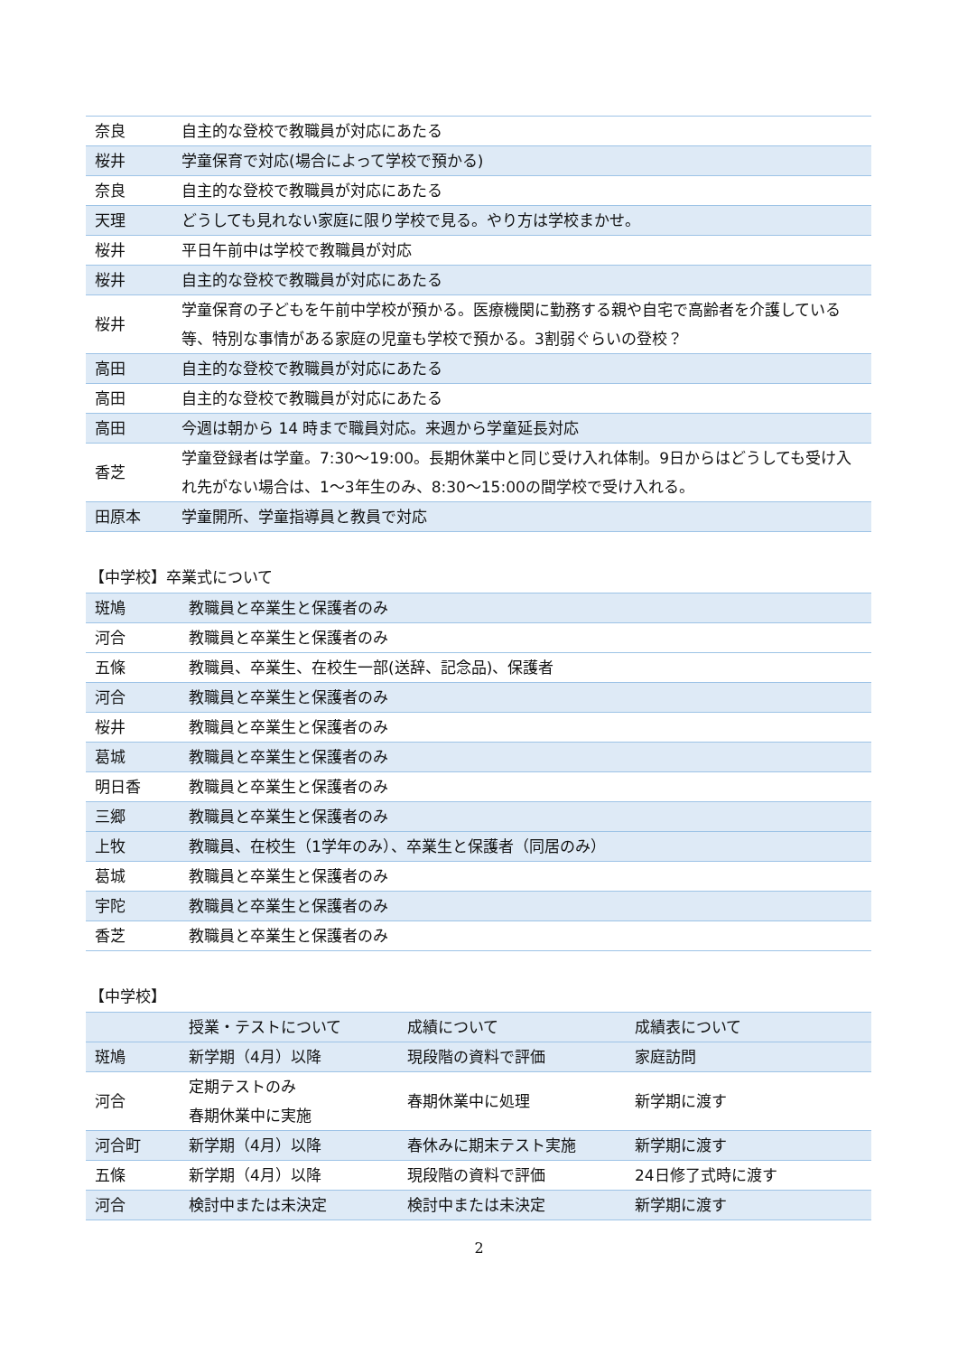| 奈良 | 自主的な登校で教職員が対応にあたる |
| 桜井 | 学童保育で対応(場合によって学校で預かる) |
| 奈良 | 自主的な登校で教職員が対応にあたる |
| 天理 | どうしても見れない家庭に限り学校で見る。やり方は学校まかせ。 |
| 桜井 | 平日午前中は学校で教職員が対応 |
| 桜井 | 自主的な登校で教職員が対応にあたる |
| 桜井 | 学童保育の子どもを午前中学校が預かる。医療機関に勤務する親や自宅で高齢者を介護している等、特別な事情がある家庭の児童も学校で預かる。3割弱ぐらいの登校？ |
| 高田 | 自主的な登校で教職員が対応にあたる |
| 高田 | 自主的な登校で教職員が対応にあたる |
| 高田 | 今週は朝から 14 時まで職員対応。来週から学童延長対応 |
| 香芝 | 学童登録者は学童。7:30～19:00。長期休業中と同じ受け入れ体制。9日からはどうしても受け入れ先がない場合は、1～3年生のみ、8:30～15:00の間学校で受け入れる。 |
| 田原本 | 学童開所、学童指導員と教員で対応 |
【中学校】卒業式について
| 斑鳩 | 教職員と卒業生と保護者のみ |
| 河合 | 教職員と卒業生と保護者のみ |
| 五條 | 教職員、卒業生、在校生一部(送辞、記念品)、保護者 |
| 河合 | 教職員と卒業生と保護者のみ |
| 桜井 | 教職員と卒業生と保護者のみ |
| 葛城 | 教職員と卒業生と保護者のみ |
| 明日香 | 教職員と卒業生と保護者のみ |
| 三郷 | 教職員と卒業生と保護者のみ |
| 上牧 | 教職員、在校生（1学年のみ）、卒業生と保護者（同居のみ） |
| 葛城 | 教職員と卒業生と保護者のみ |
| 宇陀 | 教職員と卒業生と保護者のみ |
| 香芝 | 教職員と卒業生と保護者のみ |
【中学校】
| | 授業・テストについて | 成績について | 成績表について |
| 斑鳩 | 新学期（4月）以降 | 現段階の資料で評価 | 家庭訪問 |
| 河合 | 定期テストのみ 春期休業中に実施 | 春期休業中に処理 | 新学期に渡す |
| 河合町 | 新学期（4月）以降 | 春休みに期末テスト実施 | 新学期に渡す |
| 五條 | 新学期（4月）以降 | 現段階の資料で評価 | 24日修了式時に渡す |
| 河合 | 検討中または未決定 | 検討中または未決定 | 新学期に渡す |
2